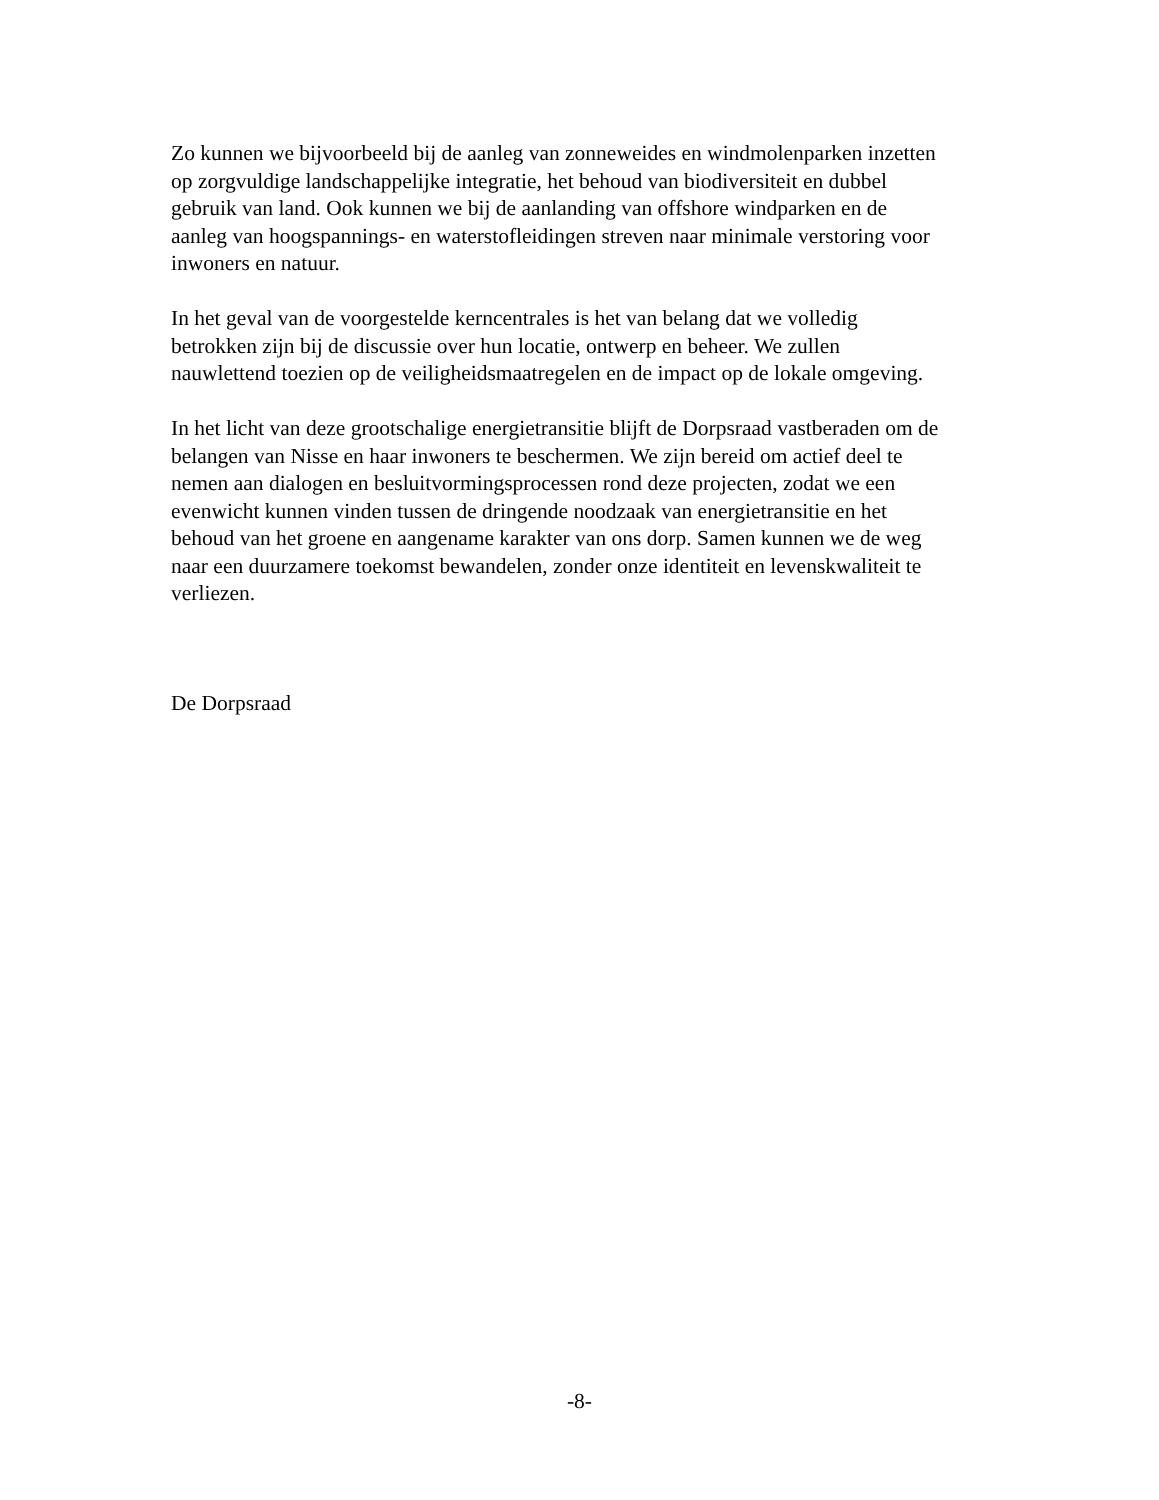Zo kunnen we bijvoorbeeld bij de aanleg van zonneweides en windmolenparken inzetten
op zorgvuldige landschappelijke integratie, het behoud van biodiversiteit en dubbel
gebruik van land. Ook kunnen we bij de aanlanding van offshore windparken en de
aanleg van hoogspannings- en waterstofleidingen streven naar minimale verstoring voor
inwoners en natuur.
In het geval van de voorgestelde kerncentrales is het van belang dat we volledig
betrokken zijn bij de discussie over hun locatie, ontwerp en beheer. We zullen
nauwlettend toezien op de veiligheidsmaatregelen en de impact op de lokale omgeving.
In het licht van deze grootschalige energietransitie blijft de Dorpsraad vastberaden om de
belangen van Nisse en haar inwoners te beschermen. We zijn bereid om actief deel te
nemen aan dialogen en besluitvormingsprocessen rond deze projecten, zodat we een
evenwicht kunnen vinden tussen de dringende noodzaak van energietransitie en het
behoud van het groene en aangename karakter van ons dorp. Samen kunnen we de weg
naar een duurzamere toekomst bewandelen, zonder onze identiteit en levenskwaliteit te
verliezen.
De Dorpsraad
-8-